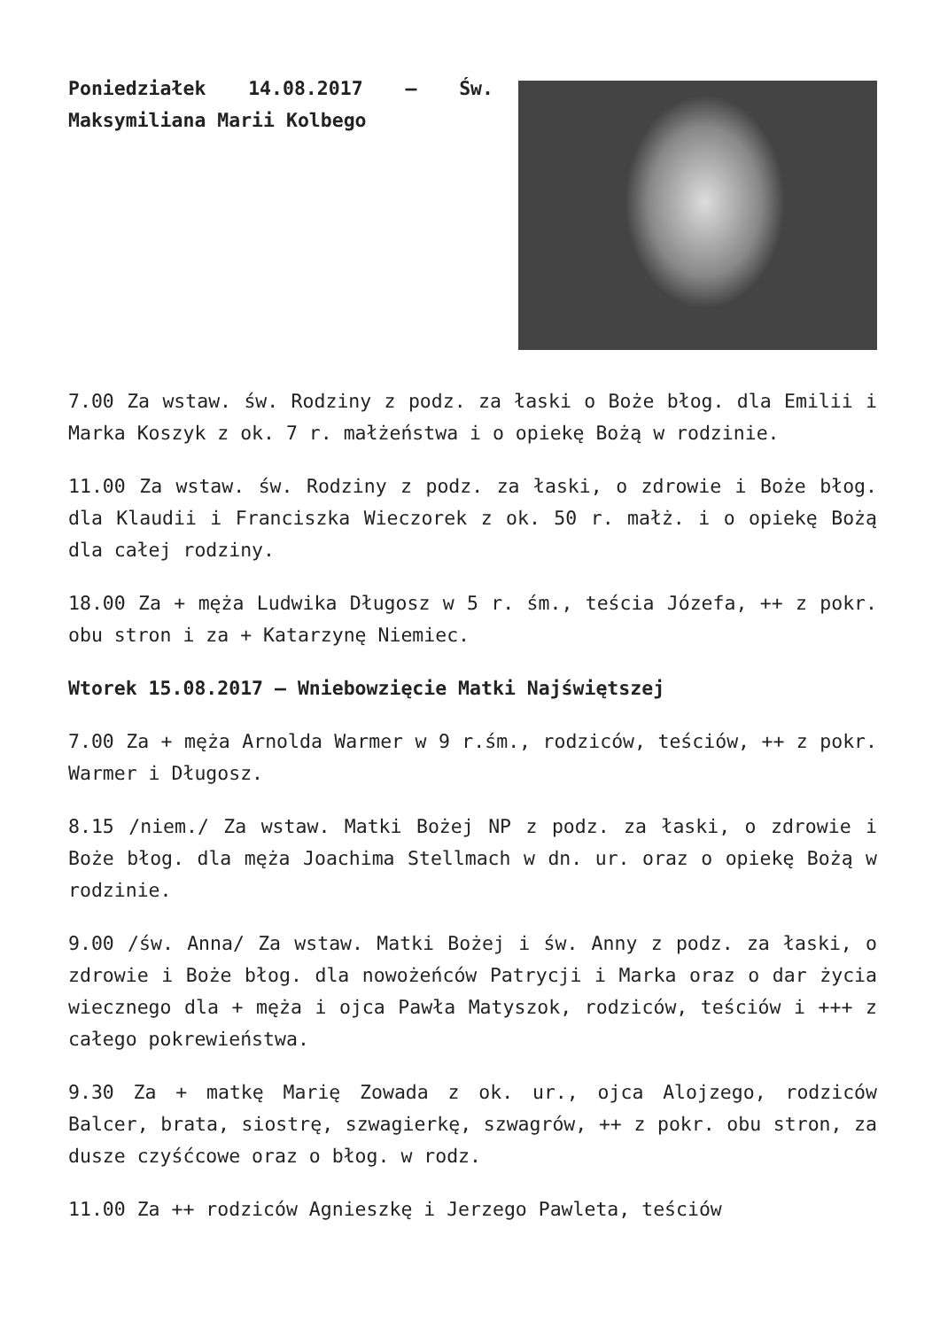Poniedziałek 14.08.2017 – Św. Maksymiliana Marii Kolbego
7.00 Za wstaw. św. Rodziny z podz. za łaski o Boże błog. dla Emilii i Marka Koszyk z ok. 7 r. małżeństwa i o opiekę Bożą w rodzinie.
11.00 Za wstaw. św. Rodziny z podz. za łaski, o zdrowie i Boże błog. dla Klaudii i Franciszka Wieczorek z ok. 50 r. małż. i o opiekę Bożą dla całej rodziny.
18.00 Za + męża Ludwika Długosz w 5 r. śm., teścia Józefa, ++ z pokr. obu stron i za + Katarzynę Niemiec.
Wtorek 15.08.2017 – Wniebowzięcie Matki Najświętszej
7.00 Za + męża Arnolda Warmer w 9 r.śm., rodziców, teściów, ++ z pokr. Warmer i Długosz.
8.15 /niem./ Za wstaw. Matki Bożej NP z podz. za łaski, o zdrowie i Boże błog. dla męża Joachima Stellmach w dn. ur. oraz o opiekę Bożą w rodzinie.
9.00 /św. Anna/ Za wstaw. Matki Bożej i św. Anny z podz. za łaski, o zdrowie i Boże błog. dla nowożeńców Patrycji i Marka oraz o dar życia wiecznego dla + męża i ojca Pawła Matyszok, rodziców, teściów i +++ z całego pokrewieństwa.
9.30 Za + matkę Marię Zowada z ok. ur., ojca Alojzego, rodziców Balcer, brata, siostrę, szwagierkę, szwagrów, ++ z pokr. obu stron, za dusze czyśćcowe oraz o błog. w rodz.
11.00 Za ++ rodziców Agnieszkę i Jerzego Pawleta, teściów